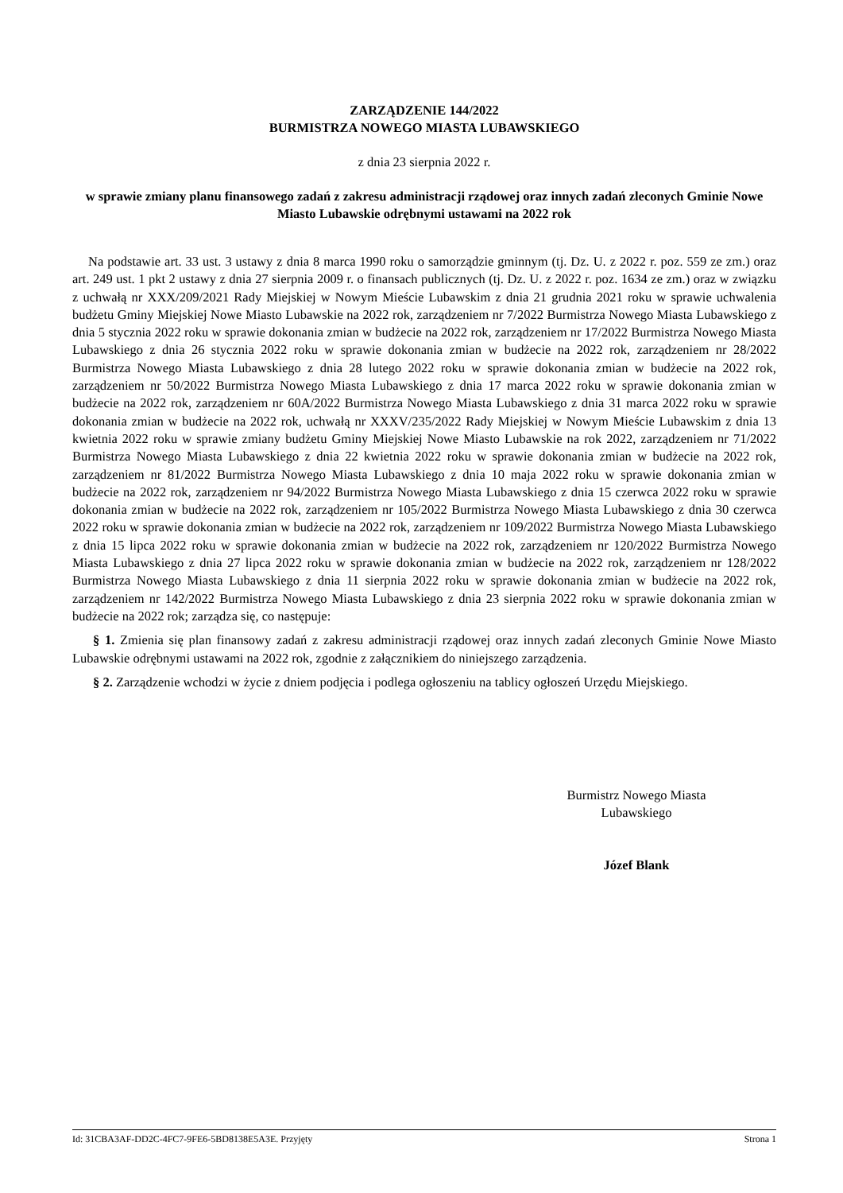ZARZĄDZENIE 144/2022
BURMISTRZA NOWEGO MIASTA LUBAWSKIEGO
z dnia 23 sierpnia 2022 r.
w sprawie zmiany planu finansowego zadań z zakresu administracji rządowej oraz innych zadań zleconych Gminie Nowe Miasto Lubawskie odrębnymi ustawami na 2022 rok
Na podstawie art. 33 ust. 3 ustawy z dnia 8 marca 1990 roku o samorządzie gminnym (tj. Dz. U. z 2022 r. poz. 559 ze zm.) oraz art. 249 ust. 1 pkt 2 ustawy z dnia 27 sierpnia 2009 r. o finansach publicznych (tj. Dz. U. z 2022 r. poz. 1634 ze zm.) oraz w związku z uchwałą nr XXX/209/2021 Rady Miejskiej w Nowym Mieście Lubawskim z dnia 21 grudnia 2021 roku w sprawie uchwalenia budżetu Gminy Miejskiej Nowe Miasto Lubawskie na 2022 rok, zarządzeniem nr 7/2022 Burmistrza Nowego Miasta Lubawskiego z dnia 5 stycznia 2022 roku w sprawie dokonania zmian w budżecie na 2022 rok, zarządzeniem nr 17/2022 Burmistrza Nowego Miasta Lubawskiego z dnia 26 stycznia 2022 roku w sprawie dokonania zmian w budżecie na 2022 rok, zarządzeniem nr 28/2022 Burmistrza Nowego Miasta Lubawskiego z dnia 28 lutego 2022 roku w sprawie dokonania zmian w budżecie na 2022 rok, zarządzeniem nr 50/2022 Burmistrza Nowego Miasta Lubawskiego z dnia 17 marca 2022 roku w sprawie dokonania zmian w budżecie na 2022 rok, zarządzeniem nr 60A/2022 Burmistrza Nowego Miasta Lubawskiego z dnia 31 marca 2022 roku w sprawie dokonania zmian w budżecie na 2022 rok, uchwałą nr XXXV/235/2022 Rady Miejskiej w Nowym Mieście Lubawskim z dnia 13 kwietnia 2022 roku w sprawie zmiany budżetu Gminy Miejskiej Nowe Miasto Lubawskie na rok 2022, zarządzeniem nr 71/2022 Burmistrza Nowego Miasta Lubawskiego z dnia 22 kwietnia 2022 roku w sprawie dokonania zmian w budżecie na 2022 rok, zarządzeniem nr 81/2022 Burmistrza Nowego Miasta Lubawskiego z dnia 10 maja 2022 roku w sprawie dokonania zmian w budżecie na 2022 rok, zarządzeniem nr 94/2022 Burmistrza Nowego Miasta Lubawskiego z dnia 15 czerwca 2022 roku w sprawie dokonania zmian w budżecie na 2022 rok, zarządzeniem nr 105/2022 Burmistrza Nowego Miasta Lubawskiego z dnia 30 czerwca 2022 roku w sprawie dokonania zmian w budżecie na 2022 rok, zarządzeniem nr 109/2022 Burmistrza Nowego Miasta Lubawskiego z dnia 15 lipca 2022 roku w sprawie dokonania zmian w budżecie na 2022 rok, zarządzeniem nr 120/2022 Burmistrza Nowego Miasta Lubawskiego z dnia 27 lipca 2022 roku w sprawie dokonania zmian w budżecie na 2022 rok, zarządzeniem nr 128/2022 Burmistrza Nowego Miasta Lubawskiego z dnia 11 sierpnia 2022 roku w sprawie dokonania zmian w budżecie na 2022 rok, zarządzeniem nr 142/2022 Burmistrza Nowego Miasta Lubawskiego z dnia 23 sierpnia 2022 roku w sprawie dokonania zmian w budżecie na 2022 rok; zarządza się, co następuje:
§ 1. Zmienia się plan finansowy zadań z zakresu administracji rządowej oraz innych zadań zleconych Gminie Nowe Miasto Lubawskie odrębnymi ustawami na 2022 rok, zgodnie z załącznikiem do niniejszego zarządzenia.
§ 2. Zarządzenie wchodzi w życie z dniem podjęcia i podlega ogłoszeniu na tablicy ogłoszeń Urzędu Miejskiego.
Burmistrz Nowego Miasta
Lubawskiego
Józef Blank
Id: 31CBA3AF-DD2C-4FC7-9FE6-5BD8138E5A3E. Przyjęty Strona 1